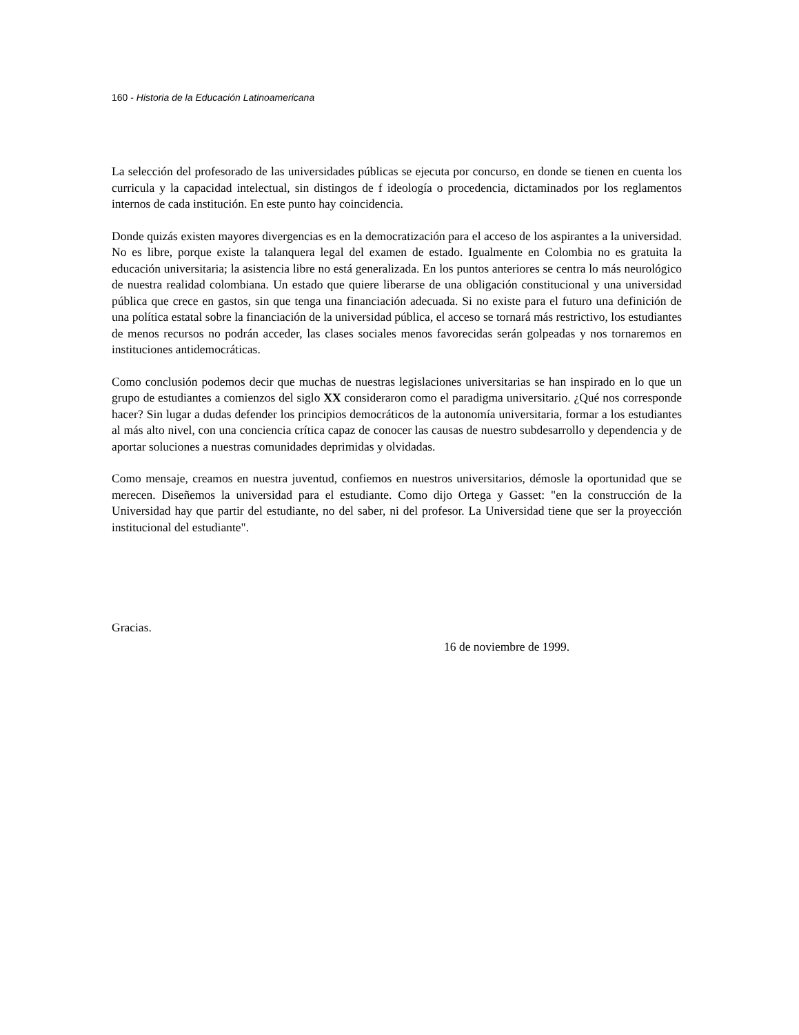160 - Historia de la Educación Latinoamericana
La selección del profesorado de las universidades públicas se ejecuta por concurso, en donde se tienen en cuenta los curricula y la capacidad intelectual, sin distingos de f ideología o procedencia, dictaminados por los reglamentos internos de cada institución. En este punto hay coincidencia.
Donde quizás existen mayores divergencias es en la democratización para el acceso de los aspirantes a la universidad. No es libre, porque existe la talanquera legal del examen de estado. Igualmente en Colombia no es gratuita la educación universitaria; la asistencia libre no está generalizada. En los puntos anteriores se centra lo más neurológico de nuestra realidad colombiana. Un estado que quiere liberarse de una obligación constitucional y una universidad pública que crece en gastos, sin que tenga una financiación adecuada. Si no existe para el futuro una definición de una política estatal sobre la financiación de la universidad pública, el acceso se tornará más restrictivo, los estudiantes de menos recursos no podrán acceder, las clases sociales menos favorecidas serán golpeadas y nos tornaremos en instituciones antidemocráticas.
Como conclusión podemos decir que muchas de nuestras legislaciones universitarias se han inspirado en lo que un grupo de estudiantes a comienzos del siglo XX consideraron como el paradigma universitario. ¿Qué nos corresponde hacer? Sin lugar a dudas defender los principios democráticos de la autonomía universitaria, formar a los estudiantes al más alto nivel, con una conciencia crítica capaz de conocer las causas de nuestro subdesarrollo y dependencia y de aportar soluciones a nuestras comunidades deprimidas y olvidadas.
Como mensaje, creamos en nuestra juventud, confiemos en nuestros universitarios, démosle la oportunidad que se merecen. Diseñemos la universidad para el estudiante. Como dijo Ortega y Gasset: "en la construcción de la Universidad hay que partir del estudiante, no del saber, ni del profesor. La Universidad tiene que ser la proyección institucional del estudiante".
Gracias.
16 de noviembre de 1999.